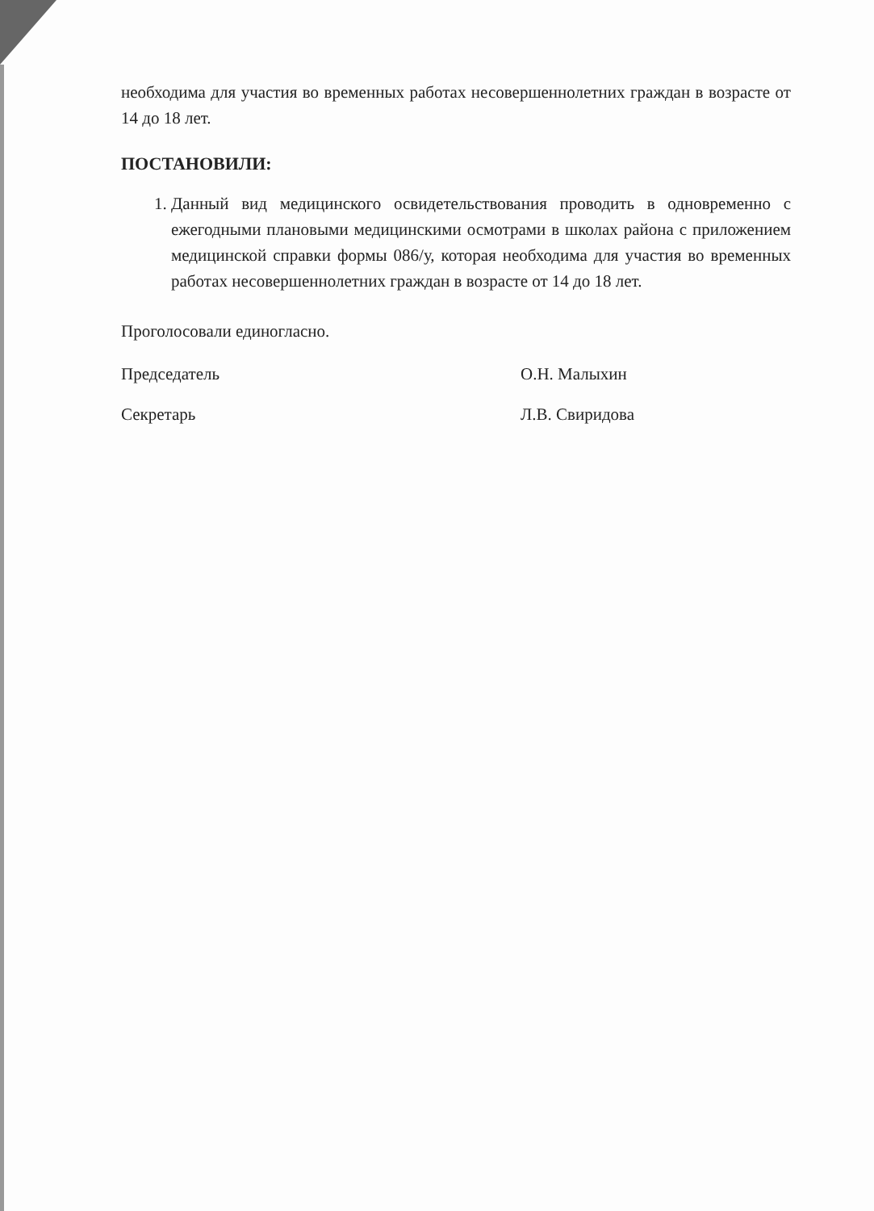необходима для участия во временных работах несовершеннолетних граждан в возрасте от 14 до 18 лет.
ПОСТАНОВИЛИ:
1. Данный вид медицинского освидетельствования проводить в одновременно с ежегодными плановыми медицинскими осмотрами в школах района с приложением медицинской справки формы 086/у, которая необходима для участия во временных работах несовершеннолетних граждан в возрасте от 14 до 18 лет.
Проголосовали единогласно.
Председатель О.Н. Малыхин
Секретарь Л.В. Свиридова